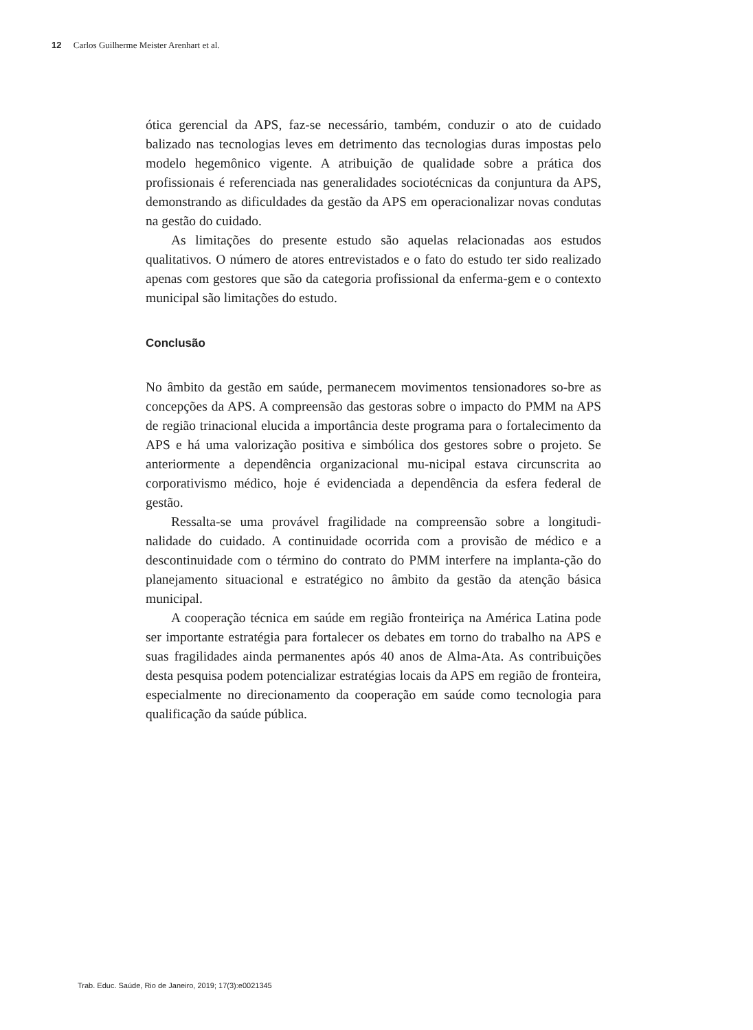12 Carlos Guilherme Meister Arenhart et al.
ótica gerencial da APS, faz-se necessário, também, conduzir o ato de cuidado balizado nas tecnologias leves em detrimento das tecnologias duras impostas pelo modelo hegemônico vigente. A atribuição de qualidade sobre a prática dos profissionais é referenciada nas generalidades sociotécnicas da conjuntura da APS, demonstrando as dificuldades da gestão da APS em operacionalizar novas condutas na gestão do cuidado.
As limitações do presente estudo são aquelas relacionadas aos estudos qualitativos. O número de atores entrevistados e o fato do estudo ter sido realizado apenas com gestores que são da categoria profissional da enferma-gem e o contexto municipal são limitações do estudo.
Conclusão
No âmbito da gestão em saúde, permanecem movimentos tensionadores so-bre as concepções da APS. A compreensão das gestoras sobre o impacto do PMM na APS de região trinacional elucida a importância deste programa para o fortalecimento da APS e há uma valorização positiva e simbólica dos gestores sobre o projeto. Se anteriormente a dependência organizacional mu-nicipal estava circunscrita ao corporativismo médico, hoje é evidenciada a dependência da esfera federal de gestão.
Ressalta-se uma provável fragilidade na compreensão sobre a longitudi-nalidade do cuidado. A continuidade ocorrida com a provisão de médico e a descontinuidade com o término do contrato do PMM interfere na implanta-ção do planejamento situacional e estratégico no âmbito da gestão da atenção básica municipal.
A cooperação técnica em saúde em região fronteiriça na América Latina pode ser importante estratégia para fortalecer os debates em torno do trabalho na APS e suas fragilidades ainda permanentes após 40 anos de Alma-Ata. As contribuições desta pesquisa podem potencializar estratégias locais da APS em região de fronteira, especialmente no direcionamento da cooperação em saúde como tecnologia para qualificação da saúde pública.
Trab. Educ. Saúde, Rio de Janeiro, 2019; 17(3):e0021345